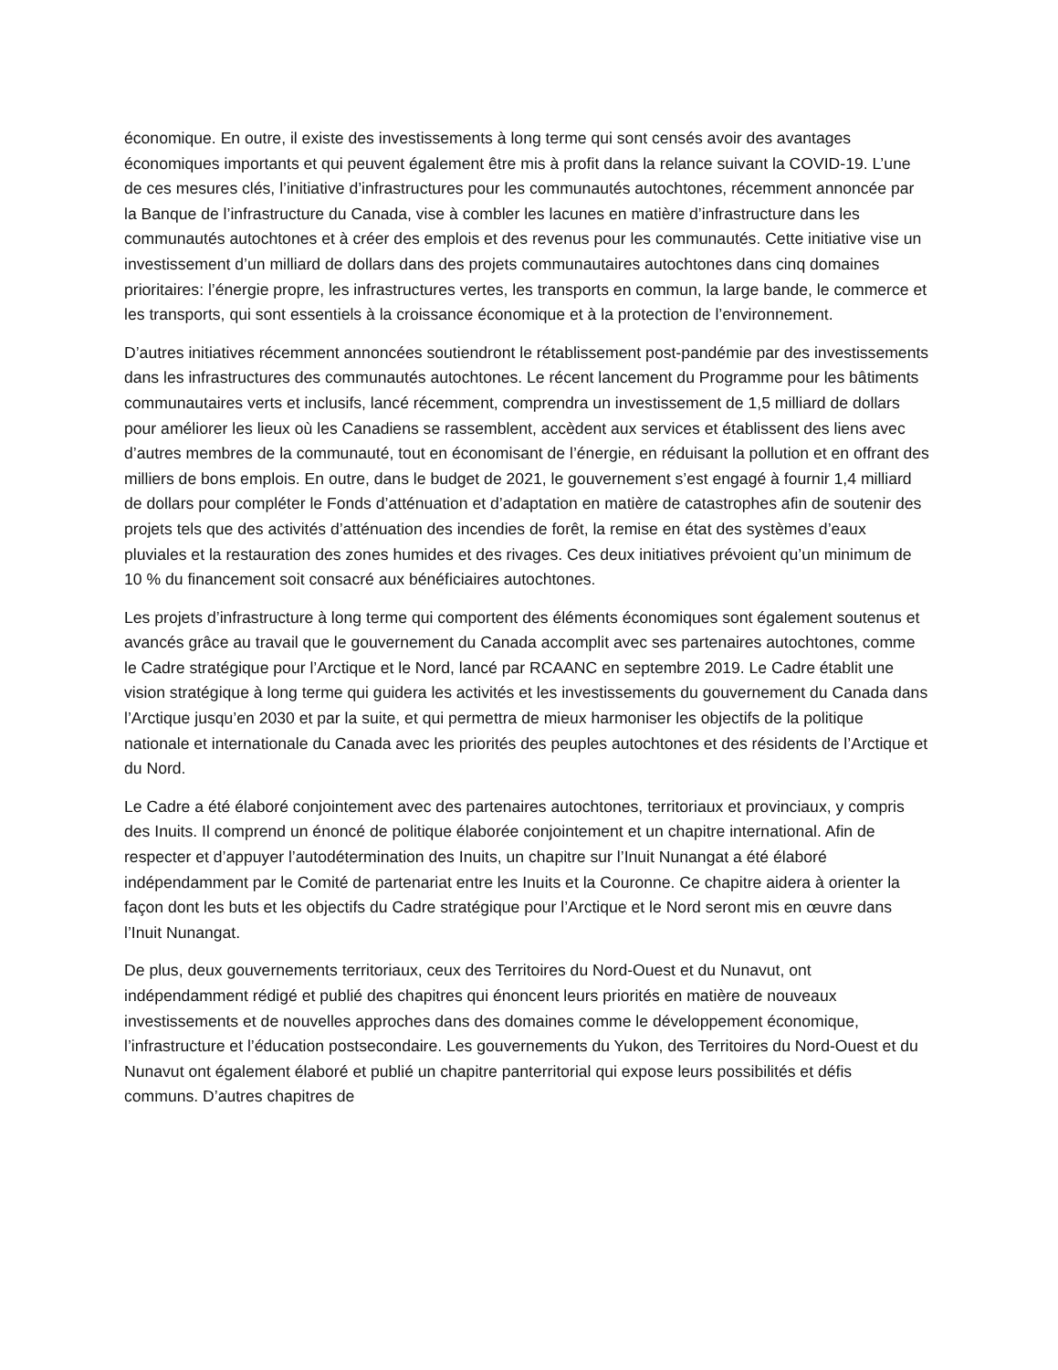économique. En outre, il existe des investissements à long terme qui sont censés avoir des avantages économiques importants et qui peuvent également être mis à profit dans la relance suivant la COVID-19. L’une de ces mesures clés, l’initiative d’infrastructures pour les communautés autochtones, récemment annoncée par la Banque de l’infrastructure du Canada, vise à combler les lacunes en matière d’infrastructure dans les communautés autochtones et à créer des emplois et des revenus pour les communautés. Cette initiative vise un investissement d’un milliard de dollars dans des projets communautaires autochtones dans cinq domaines prioritaires: l’énergie propre, les infrastructures vertes, les transports en commun, la large bande, le commerce et les transports, qui sont essentiels à la croissance économique et à la protection de l’environnement.
D’autres initiatives récemment annoncées soutiendront le rétablissement post-pandémie par des investissements dans les infrastructures des communautés autochtones. Le récent lancement du Programme pour les bâtiments communautaires verts et inclusifs, lancé récemment, comprendra un investissement de 1,5 milliard de dollars pour améliorer les lieux où les Canadiens se rassemblent, accèdent aux services et établissent des liens avec d’autres membres de la communauté, tout en économisant de l’énergie, en réduisant la pollution et en offrant des milliers de bons emplois. En outre, dans le budget de 2021, le gouvernement s’est engagé à fournir 1,4 milliard de dollars pour compléter le Fonds d’atténuation et d’adaptation en matière de catastrophes afin de soutenir des projets tels que des activités d’atténuation des incendies de forêt, la remise en état des systèmes d’eaux pluviales et la restauration des zones humides et des rivages. Ces deux initiatives prévoient qu’un minimum de 10 % du financement soit consacré aux bénéficiaires autochtones.
Les projets d’infrastructure à long terme qui comportent des éléments économiques sont également soutenus et avancés grâce au travail que le gouvernement du Canada accomplit avec ses partenaires autochtones, comme le Cadre stratégique pour l’Arctique et le Nord, lancé par RCAANC en septembre 2019. Le Cadre établit une vision stratégique à long terme qui guidera les activités et les investissements du gouvernement du Canada dans l’Arctique jusqu’en 2030 et par la suite, et qui permettra de mieux harmoniser les objectifs de la politique nationale et internationale du Canada avec les priorités des peuples autochtones et des résidents de l’Arctique et du Nord.
Le Cadre a été élaboré conjointement avec des partenaires autochtones, territoriaux et provinciaux, y compris des Inuits. Il comprend un énoncé de politique élaborée conjointement et un chapitre international. Afin de respecter et d’appuyer l’autodétermination des Inuits, un chapitre sur l’Inuit Nunangat a été élaboré indépendamment par le Comité de partenariat entre les Inuits et la Couronne. Ce chapitre aidera à orienter la façon dont les buts et les objectifs du Cadre stratégique pour l’Arctique et le Nord seront mis en œuvre dans l’Inuit Nunangat.
De plus, deux gouvernements territoriaux, ceux des Territoires du Nord-Ouest et du Nunavut, ont indépendamment rédigé et publié des chapitres qui énoncent leurs priorités en matière de nouveaux investissements et de nouvelles approches dans des domaines comme le développement économique, l’infrastructure et l’éducation postsecondaire. Les gouvernements du Yukon, des Territoires du Nord-Ouest et du Nunavut ont également élaboré et publié un chapitre panterritorial qui expose leurs possibilités et défis communs. D’autres chapitres de